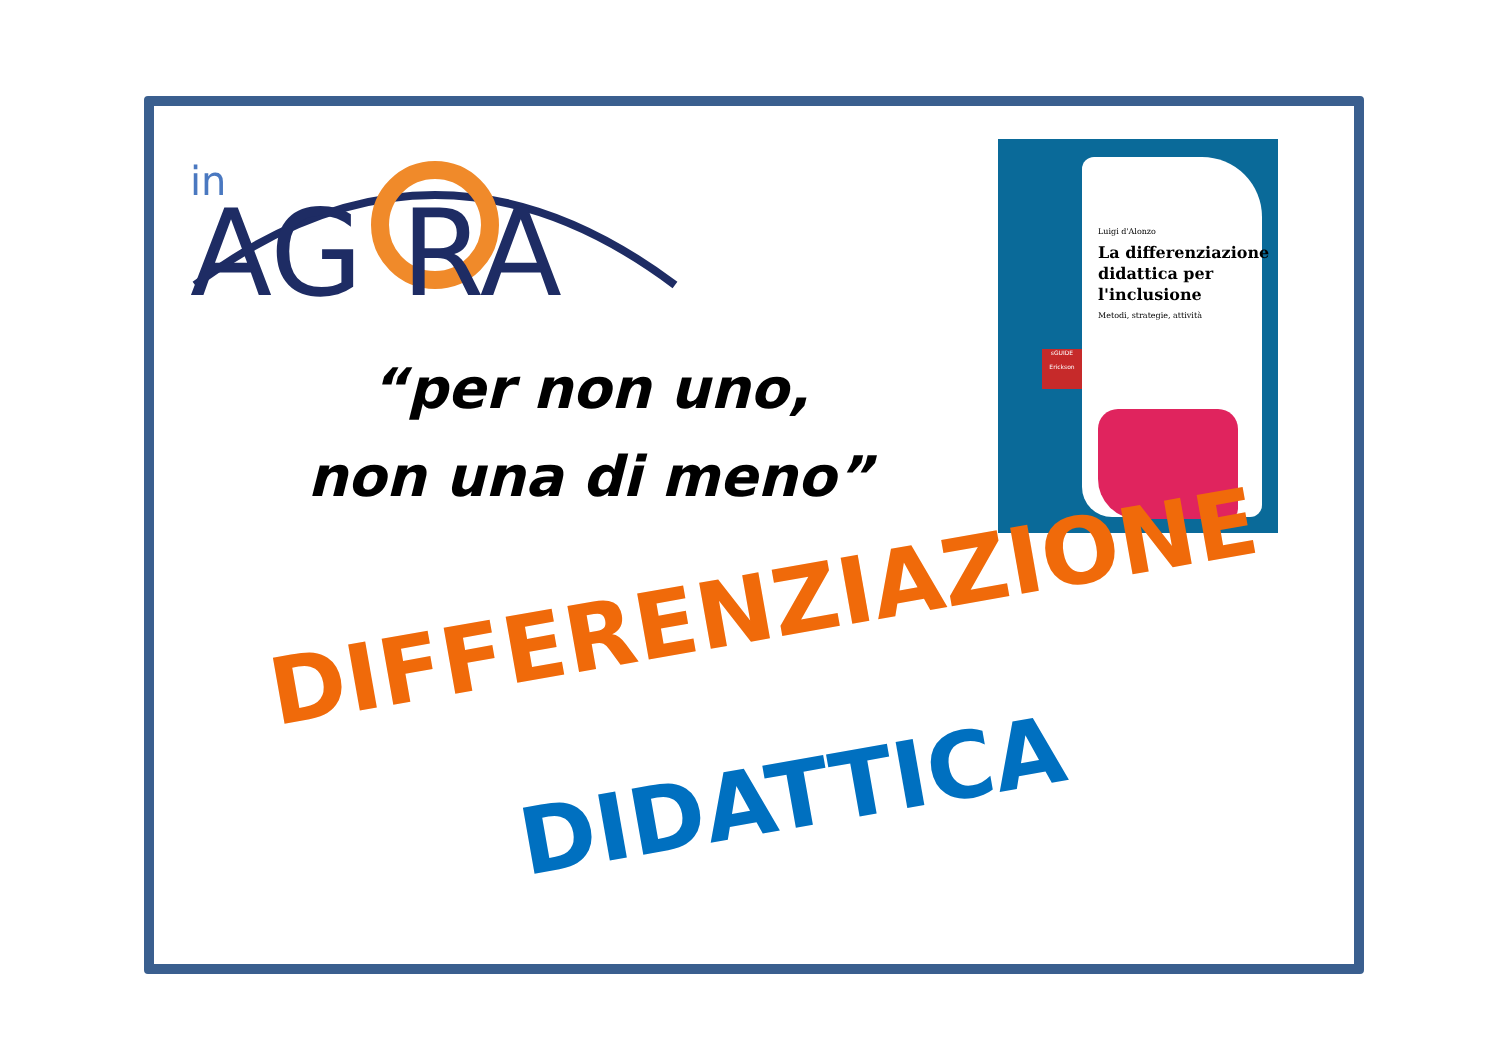AG RA
in
“per non uno,
non una di meno”
Luigi d'Alonzo
La differenziazione
didattica per
l'inclusione
Metodi, strategie, attività
sGUIDE
Erickson
DIFFERENZIAZIONE
DIDATTICA